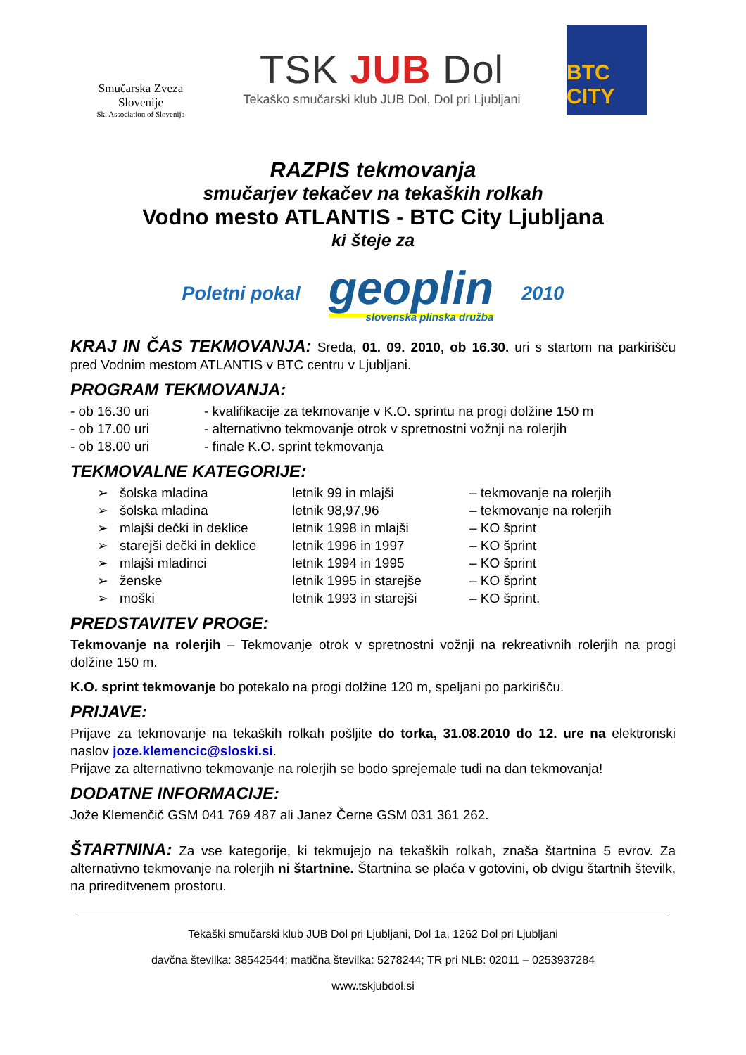Smučarska Zveza Slovenije
Ski Association of Slovenija
TSK JUB Dol
Tekaško smučarski klub JUB Dol, Dol pri Ljubljani
BTC CITY
RAZPIS tekmovanja
smučarjev tekačev na tekaških rolkah
Vodno mesto ATLANTIS - BTC City Ljubljana
ki šteje za
Poletni pokal geoplin
slovenska plinska družba 2010
KRAJ IN ČAS TEKMOVANJA: Sreda, 01. 09. 2010, ob 16.30. uri s startom na parkirišču pred Vodnim mestom ATLANTIS v BTC centru v Ljubljani.
PROGRAM TEKMOVANJA:
| - ob 16.30 uri | - kvalifikacije za tekmovanje v K.O. sprintu na progi dolžine 150 m |
| - ob 17.00 uri | - alternativno tekmovanje otrok v spretnostni vožnji na rolerjih |
| - ob 18.00 uri | - finale K.O. sprint tekmovanja |
TEKMOVALNE KATEGORIJE:
| ➢ | šolska mladina | letnik 99 in mlajši | – tekmovanje na rolerjih |
| ➢ | šolska mladina | letnik 98,97,96 | – tekmovanje na rolerjih |
| ➢ | mlajši dečki in deklice | letnik 1998 in mlajši | – KO šprint |
| ➢ | starejši dečki in deklice | letnik 1996 in 1997 | – KO šprint |
| ➢ | mlajši mladinci | letnik 1994 in 1995 | – KO šprint |
| ➢ | ženske | letnik 1995 in starejše | – KO šprint |
| ➢ | moški | letnik 1993 in starejši | – KO šprint. |
PREDSTAVITEV PROGE:
Tekmovanje na rolerjih – Tekmovanje otrok v spretnostni vožnji na rekreativnih rolerjih na progi dolžine 150 m.
K.O. sprint tekmovanje bo potekalo na progi dolžine 120 m, speljani po parkirišču.
PRIJAVE:
Prijave za tekmovanje na tekaških rolkah pošljite do torka, 31.08.2010 do 12. ure na elektronski naslov joze.klemencic@sloski.si.
Prijave za alternativno tekmovanje na rolerjih se bodo sprejemale tudi na dan tekmovanja!
DODATNE INFORMACIJE:
Jože Klemenčič GSM 041 769 487 ali Janez Černe GSM 031 361 262.
ŠTARTNINA: Za vse kategorije, ki tekmujejo na tekaških rolkah, znaša štartnina 5 evrov. Za alternativno tekmovanje na rolerjih ni štartnine. Štartnina se plača v gotovini, ob dvigu štartnih številk, na prireditvenem prostoru.
Tekaški smučarski klub JUB Dol pri Ljubljani, Dol 1a, 1262 Dol pri Ljubljani
davčna številka: 38542544; matična številka: 5278244; TR pri NLB: 02011 – 0253937284
www.tskjubdol.si